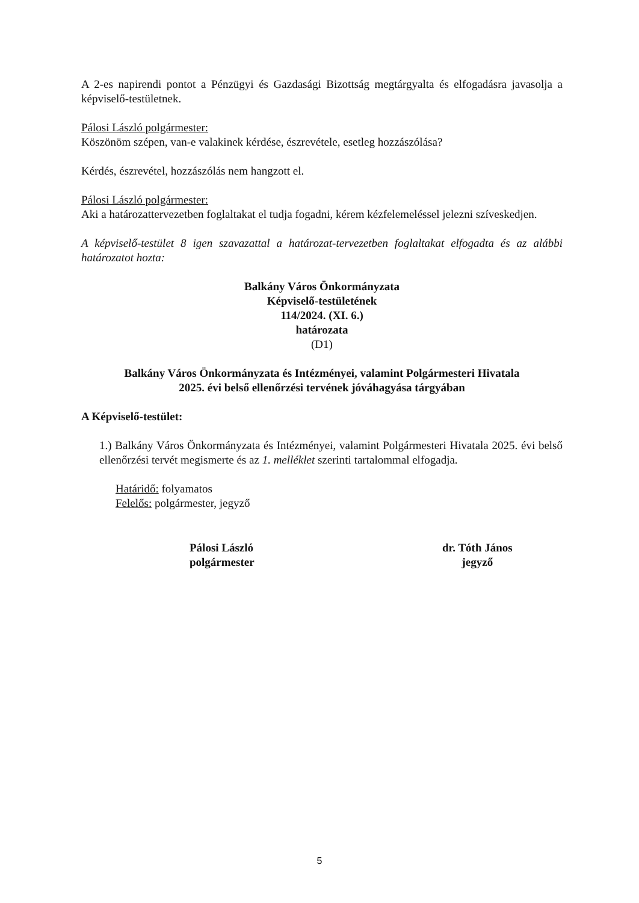A 2-es napirendi pontot a Pénzügyi és Gazdasági Bizottság megtárgyalta és elfogadásra javasolja a képviselő-testületnek.
Pálosi László polgármester:
Köszönöm szépen, van-e valakinek kérdése, észrevétele, esetleg hozzászólása?
Kérdés, észrevétel, hozzászólás nem hangzott el.
Pálosi László polgármester:
Aki a határozattervezetben foglaltakat el tudja fogadni, kérem kézfelemeléssel jelezni szíveskedjen.
A képviselő-testület 8 igen szavazattal a határozat-tervezetben foglaltakat elfogadta és az alábbi határozatot hozta:
Balkány Város Önkormányzata
Képviselő-testületének
114/2024. (XI. 6.)
határozata
(D1)
Balkány Város Önkormányzata és Intézményei, valamint Polgármesteri Hivatala
2025. évi belső ellenőrzési tervének jóváhagyása tárgyában
A Képviselő-testület:
1.) Balkány Város Önkormányzata és Intézményei, valamint Polgármesteri Hivatala 2025. évi belső ellenőrzési tervét megismerte és az 1. melléklet szerinti tartalommal elfogadja.
Határidő: folyamatos
Felelős: polgármester, jegyző
Pálosi László
polgármester
dr. Tóth János
jegyző
5